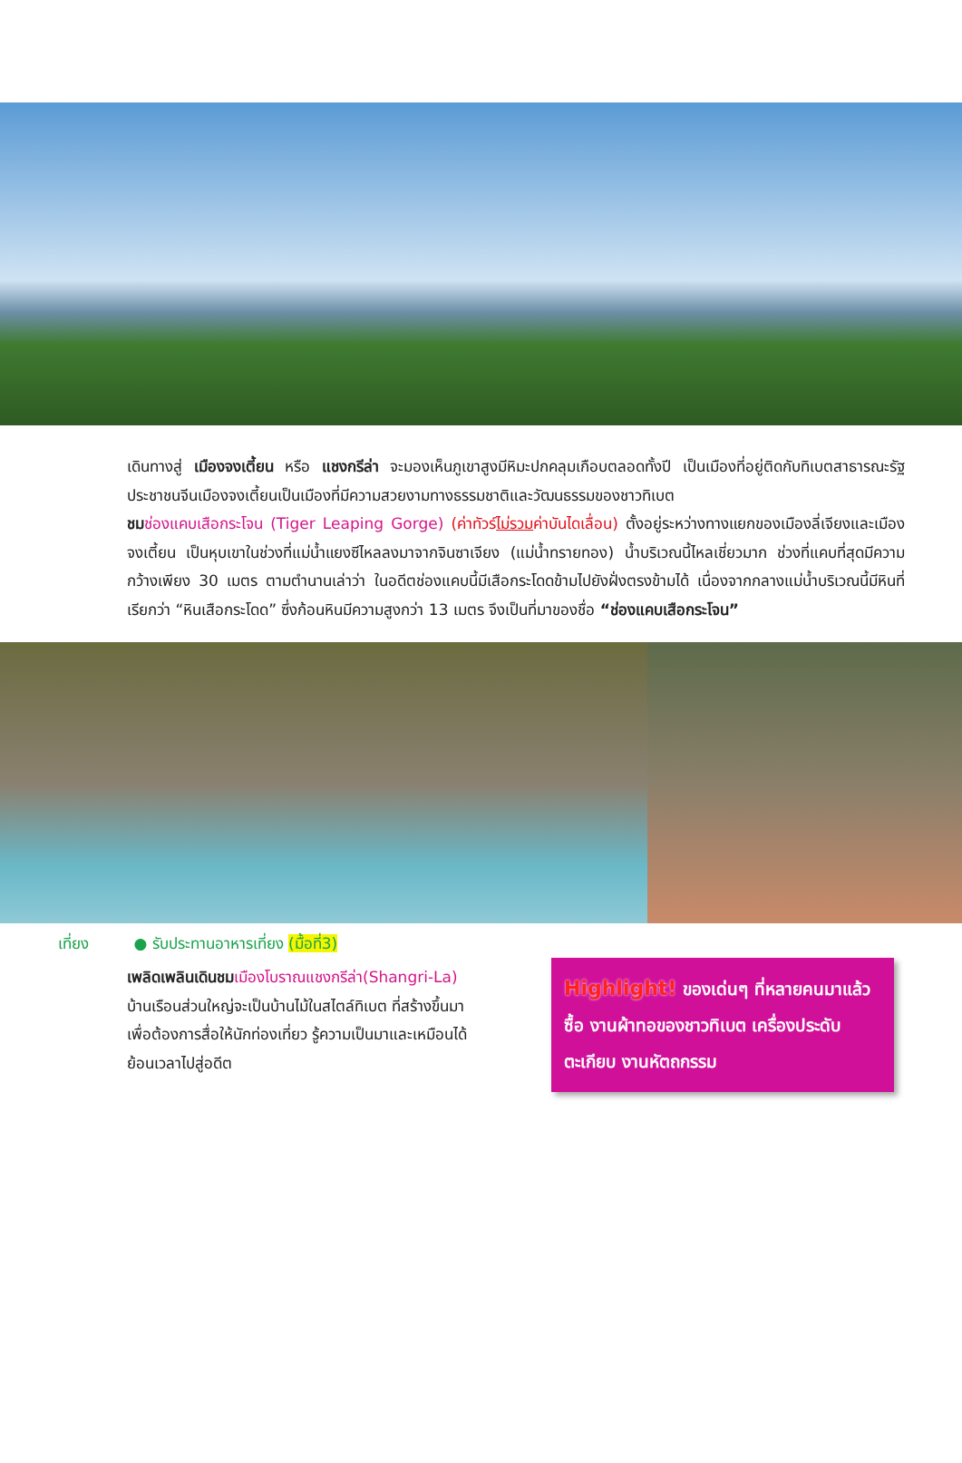เดินทางสู่ เมืองจงเตี้ยน หรือ แชงกรีล่า จะมองเห็นภูเขาสูงมีหิมะปกคลุมเกือบตลอดทั้งปี เป็นเมืองที่อยู่ติดกับทิเบตสาธารณะรัฐประชาชนจีนเมืองจงเตี้ยนเป็นเมืองที่มีความสวยงามทางธรรมชาติและวัฒนธรรมของชาวทิเบต
ชม ช่องแคบเสือกระโจน (Tiger Leaping Gorge) (ค่าทัวร์ไม่รวมค่าบันไดเลื่อน) ตั้งอยู่ระหว่างทางแยกของเมืองลี่เจียงและเมืองจงเตี้ยน เป็นหุบเขาในช่วงที่แม่น้ำแยงซีไหลลงมาจากจินซาเจียง (แม่น้ำทรายทอง) น้ำบริเวณนี้ไหลเชี่ยวมาก ช่วงที่แคบที่สุดมีความกว้างเพียง 30 เมตร ตามตำนานเล่าว่า ในอดีตช่องแคบนี้มีเสือกระโดดข้ามไปยังฝั่งตรงข้ามได้ เนื่องจากกลางแม่น้ำบริเวณนี้มีหินที่เรียกว่า “หินเสือกระโดด” ซึ่งก้อนหินมีความสูงกว่า 13 เมตร จึงเป็นที่มาของชื่อ “ช่องแคบเสือกระโจน”
เที่ยง ● รับประทานอาหารเที่ยง (มื้อที่3)
เพลิดเพลินเดินชม เมืองโบราณแชงกรีล่า(Shangri-La) บ้านเรือนส่วนใหญ่จะเป็นบ้านไม้ในสไตล์ทิเบต ที่สร้างขึ้นมาเพื่อต้องการสื่อให้นักท่องเที่ยว รู้ความเป็นมาและเหมือนได้ย้อนเวลาไปสู่อดีต
Highlight! ของเด่นๆ ที่หลายคนมาแล้วซื้อ งานผ้าทอของชาวทิเบต เครื่องประดับ ตะเกียบ งานหัตถกรรม